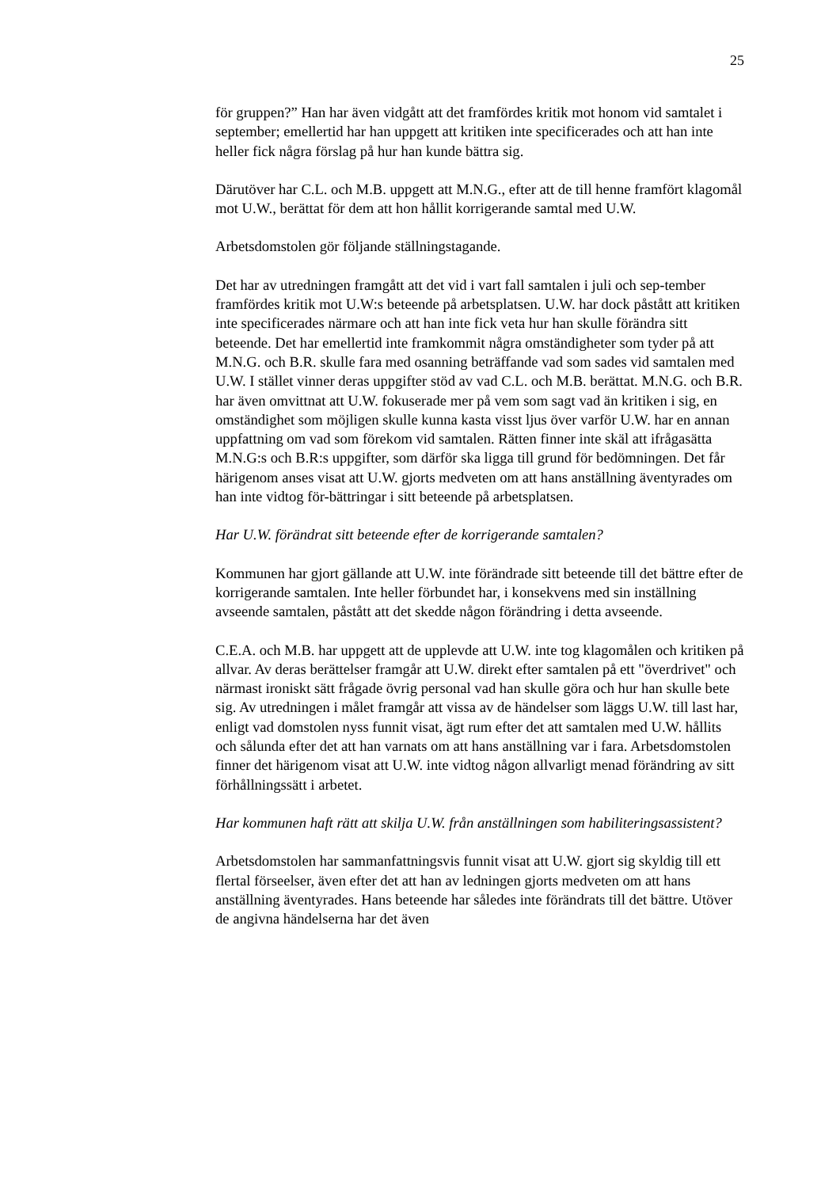25
för gruppen?” Han har även vidgått att det framfördes kritik mot honom vid samtalet i september; emellertid har han uppgett att kritiken inte specificerades och att han inte heller fick några förslag på hur han kunde bättra sig.
Därutöver har C.L. och M.B. uppgett att M.N.G., efter att de till henne framfört klagomål mot U.W., berättat för dem att hon hållit korrigerande samtal med U.W.
Arbetsdomstolen gör följande ställningstagande.
Det har av utredningen framgått att det vid i vart fall samtalen i juli och sep-tember framfördes kritik mot U.W:s beteende på arbetsplatsen. U.W. har dock påstått att kritiken inte specificerades närmare och att han inte fick veta hur han skulle förändra sitt beteende. Det har emellertid inte framkommit några omständigheter som tyder på att M.N.G. och B.R. skulle fara med osanning beträffande vad som sades vid samtalen med U.W. I stället vinner deras uppgifter stöd av vad C.L. och M.B. berättat. M.N.G. och B.R. har även omvittnat att U.W. fokuserade mer på vem som sagt vad än kritiken i sig, en omständighet som möjligen skulle kunna kasta visst ljus över varför U.W. har en annan uppfattning om vad som förekom vid samtalen. Rätten finner inte skäl att ifrågasätta M.N.G:s och B.R:s uppgifter, som därför ska ligga till grund för bedömningen. Det får härigenom anses visat att U.W. gjorts medveten om att hans anställning äventyrades om han inte vidtog för-bättringar i sitt beteende på arbetsplatsen.
Har U.W. förändrat sitt beteende efter de korrigerande samtalen?
Kommunen har gjort gällande att U.W. inte förändrade sitt beteende till det bättre efter de korrigerande samtalen. Inte heller förbundet har, i konsekvens med sin inställning avseende samtalen, påstått att det skedde någon förändring i detta avseende.
C.E.A. och M.B. har uppgett att de upplevde att U.W. inte tog klagomålen och kritiken på allvar. Av deras berättelser framgår att U.W. direkt efter samtalen på ett "överdrivet" och närmast ironiskt sätt frågade övrig personal vad han skulle göra och hur han skulle bete sig. Av utredningen i målet framgår att vissa av de händelser som läggs U.W. till last har, enligt vad domstolen nyss funnit visat, ägt rum efter det att samtalen med U.W. hållits och sålunda efter det att han varnats om att hans anställning var i fara. Arbetsdomstolen finner det härigenom visat att U.W. inte vidtog någon allvarligt menad förändring av sitt förhållningssätt i arbetet.
Har kommunen haft rätt att skilja U.W. från anställningen som habiliteringsassistent?
Arbetsdomstolen har sammanfattningsvis funnit visat att U.W. gjort sig skyldig till ett flertal förseelser, även efter det att han av ledningen gjorts medveten om att hans anställning äventyrades. Hans beteende har således inte förändrats till det bättre. Utöver de angivna händelserna har det även